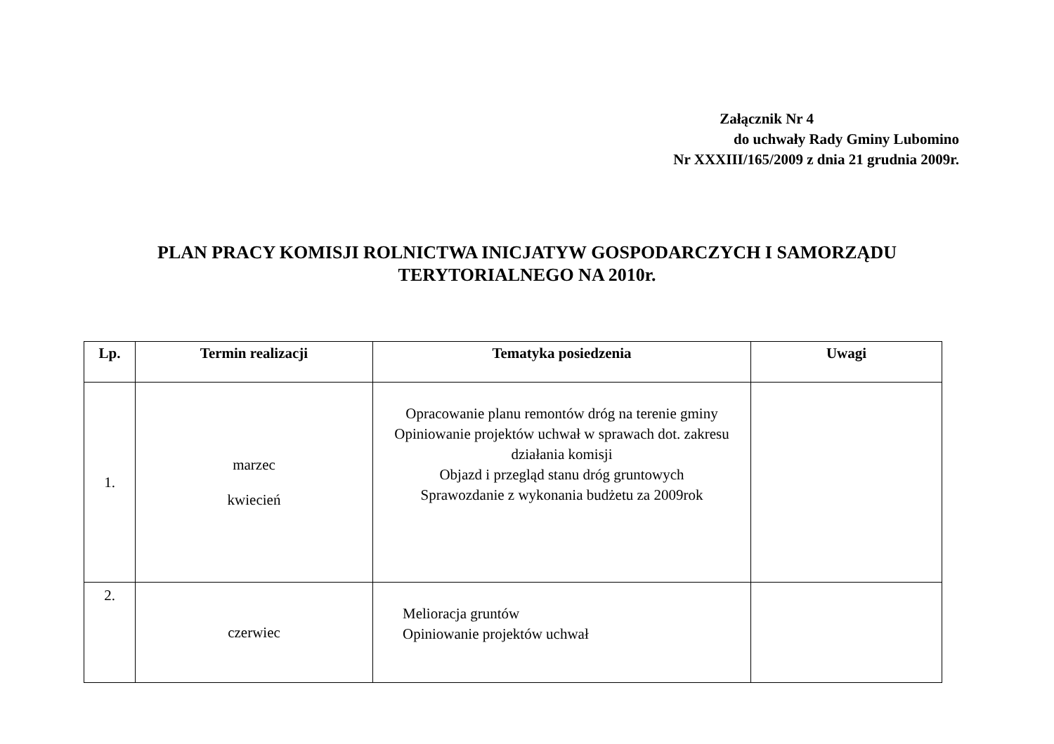Załącznik Nr 4
do uchwały Rady Gminy Lubomino
Nr XXXIII/165/2009 z dnia 21 grudnia 2009r.
PLAN PRACY KOMISJI ROLNICTWA INICJATYW GOSPODARCZYCH I SAMORZĄDU
TERYTORIALNEGO NA 2010r.
| Lp. | Termin realizacji | Tematyka posiedzenia | Uwagi |
| --- | --- | --- | --- |
| 1. | marzec kwiecień | Opracowanie planu remontów dróg na terenie gminy Opiniowanie projektów uchwał w sprawach dot. zakresu działania komisji Objazd i przegląd stanu dróg gruntowych Sprawozdanie z wykonania budżetu za 2009rok | |
| 2. | czerwiec | Melioracja gruntów Opiniowanie projektów uchwał | |